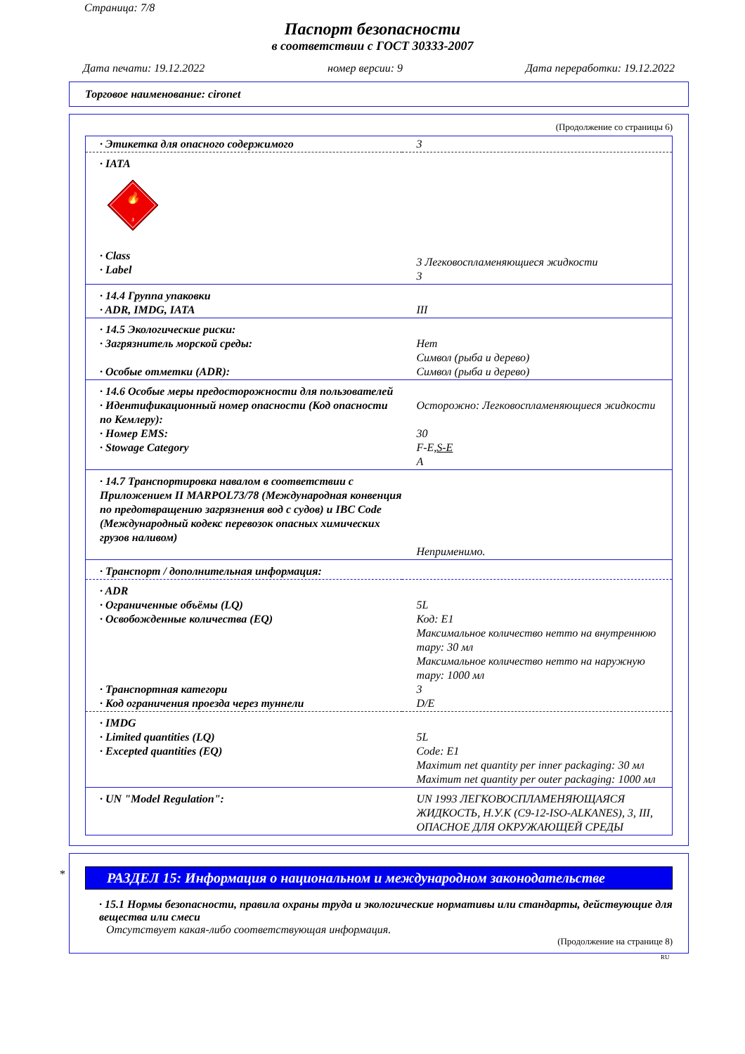Страница: 7/8
Паспорт безопасности
в соответствии с ГОСТ 30333-2007
Дата печати: 19.12.2022 номер версии: 9 Дата переработки: 19.12.2022
Торговое наименование: cironet
(Продолжение со страницы 6)
| · Этикетка для опасного содержимого | 3 |
| · IATA 🔥 3 · Class · Label | 3 Легковоспламеняющиеся жидкости 3 |
| · 14.4 Группа упаковки · ADR, IMDG, IATA | III |
| · 14.5 Экологические риски: · Загрязнитель морской среды: · Особые отметки (ADR): | Нет Символ (рыба и дерево) Символ (рыба и дерево) |
| · 14.6 Особые меры предосторожности для пользователей · Идентификационный номер опасности (Код опасности по Кемлеру): · Номер EMS: · Stowage Category | Осторожно: Легковоспламеняющиеся жидкости 30 F-E, S-E A |
| · 14.7 Транспортировка навалом в соответствии с Приложением II MARPOL73/78 (Международная конвенция по предотвращению загрязнения вод с судов) и IBC Code (Международный кодекс перевозок опасных химических грузов наливом) | Неприменимо. |
| · Транспорт / дополнительная информация: | |
| · ADR · Ограниченные объёмы (LQ) · Освобожденные количества (EQ) · Транспортная категори · Код ограничения проезда через туннели | 5L Код: E1 Максимальное количество нетто на внутреннюю тару: 30 мл Максимальное количество нетто на наружную тару: 1000 мл 3 D/E |
| · IMDG · Limited quantities (LQ) · Excepted quantities (EQ) | 5L Code: E1 Maximum net quantity per inner packaging: 30 мл Maximum net quantity per outer packaging: 1000 мл |
| · UN "Model Regulation": | UN 1993 ЛЕГКОВОСПЛАМЕНЯЮЩАЯСЯ ЖИДКОСТЬ, Н.У.К (C9-12-ISO-ALKANES), 3, III, ОПАСНОЕ ДЛЯ ОКРУЖАЮЩЕЙ СРЕДЫ |
*
РАЗДЕЛ 15: Информация о национальном и международном законодательстве
· 15.1 Нормы безопасности, правила охраны труда и экологические нормативы или стандарты, действующие для вещества или смеси
Отсутствует какая-либо соответствующая информация.
(Продолжение на странице 8)
RU